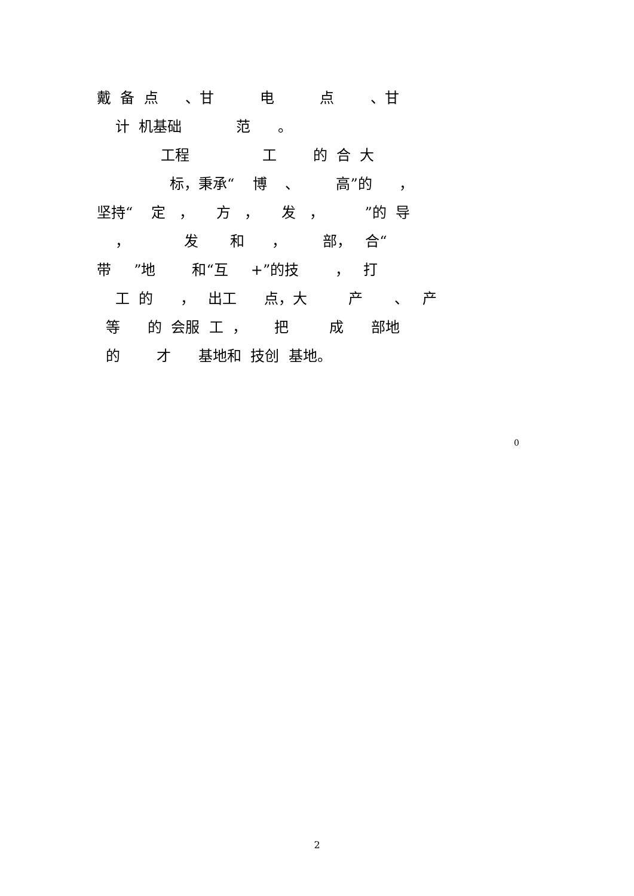戴 备 点 、甘 电 点 、甘
计 机基础 范 。
工程 工 的 合 大
标，秉承“ 博 、 高”的 ，
坚持“ 定 ， 方 ， 发 ， ”的 导
， 发 和 ， 部， 合“
带 ”地 和“互 +”的技 ， 打
工 的 ， 出工 点，大 产 、 产
等 的 会服 工 ， 把 成 部地
的 才 基地和 技创 基地。
0
2